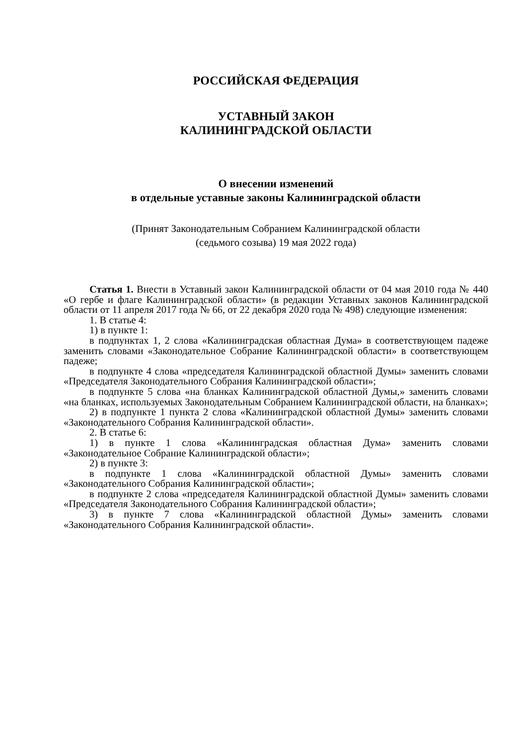РОССИЙСКАЯ ФЕДЕРАЦИЯ
УСТАВНЫЙ ЗАКОН
КАЛИНИНГРАДСКОЙ ОБЛАСТИ
О внесении изменений
в отдельные уставные законы Калининградской области
(Принят Законодательным Собранием Калининградской области
(седьмого созыва) 19 мая 2022 года)
Статья 1. Внести в Уставный закон Калининградской области от 04 мая 2010 года № 440 «О гербе и флаге Калининградской области» (в редакции Уставных законов Калининградской области от 11 апреля 2017 года № 66, от 22 декабря 2020 года № 498) следующие изменения:
1. В статье 4:
1) в пункте 1:
в подпунктах 1, 2 слова «Калининградская областная Дума» в соответствующем падеже заменить словами «Законодательное Собрание Калининградской области» в соответствующем падеже;
в подпункте 4 слова «председателя Калининградской областной Думы» заменить словами «Председателя Законодательного Собрания Калининградской области»;
в подпункте 5 слова «на бланках Калининградской областной Думы,» заменить словами «на бланках, используемых Законодательным Собранием Калининградской области, на бланках»;
2) в подпункте 1 пункта 2 слова «Калининградской областной Думы» заменить словами «Законодательного Собрания Калининградской области».
2. В статье 6:
1) в пункте 1 слова «Калининградская областная Дума» заменить словами «Законодательное Собрание Калининградской области»;
2) в пункте 3:
в подпункте 1 слова «Калининградской областной Думы» заменить словами «Законодательного Собрания Калининградской области»;
в подпункте 2 слова «председателя Калининградской областной Думы» заменить словами «Председателя Законодательного Собрания Калининградской области»;
3) в пункте 7 слова «Калининградской областной Думы» заменить словами «Законодательного Собрания Калининградской области».